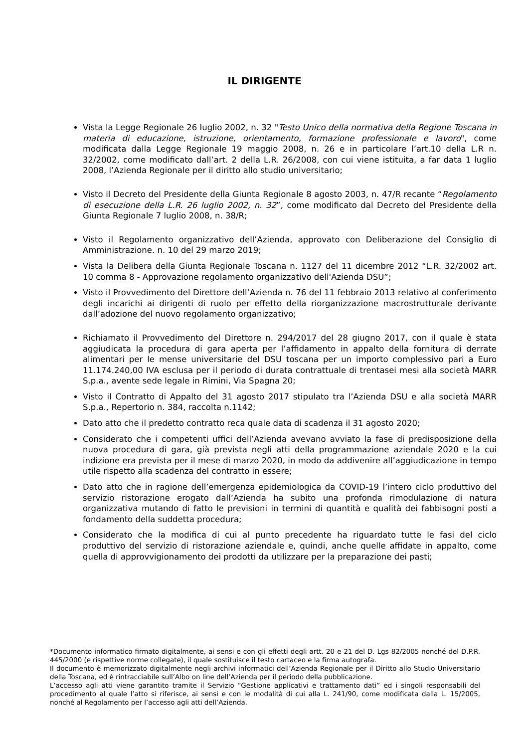IL DIRIGENTE
Vista la Legge Regionale 26 luglio 2002, n. 32 "Testo Unico della normativa della Regione Toscana in materia di educazione, istruzione, orientamento, formazione professionale e lavoro", come modificata dalla Legge Regionale 19 maggio 2008, n. 26 e in particolare l’art.10 della L.R n. 32/2002, come modificato dall’art. 2 della L.R. 26/2008, con cui viene istituita, a far data 1 luglio 2008, l’Azienda Regionale per il diritto allo studio universitario;
Visto il Decreto del Presidente della Giunta Regionale 8 agosto 2003, n. 47/R recante “Regolamento di esecuzione della L.R. 26 luglio 2002, n. 32”, come modificato dal Decreto del Presidente della Giunta Regionale 7 luglio 2008, n. 38/R;
Visto il Regolamento organizzativo dell’Azienda, approvato con Deliberazione del Consiglio di Amministrazione. n. 10 del 29 marzo 2019;
Vista la Delibera della Giunta Regionale Toscana n. 1127 del 11 dicembre 2012 “L.R. 32/2002 art. 10 comma 8 - Approvazione regolamento organizzativo dell'Azienda DSU”;
Visto il Provvedimento del Direttore dell’Azienda n. 76 del 11 febbraio 2013 relativo al conferimento degli incarichi ai dirigenti di ruolo per effetto della riorganizzazione macrostrutturale derivante dall’adozione del nuovo regolamento organizzativo;
Richiamato il Provvedimento del Direttore n. 294/2017 del 28 giugno 2017, con il quale è stata aggiudicata la procedura di gara aperta per l’affidamento in appalto della fornitura di derrate alimentari per le mense universitarie del DSU toscana per un importo complessivo pari a Euro 11.174.240,00 IVA esclusa per il periodo di durata contrattuale di trentasei mesi alla società MARR S.p.a., avente sede legale in Rimini, Via Spagna 20;
Visto il Contratto di Appalto del 31 agosto 2017 stipulato tra l’Azienda DSU e alla società MARR S.p.a., Repertorio n. 384, raccolta n.1142;
Dato atto che il predetto contratto reca quale data di scadenza il 31 agosto 2020;
Considerato che i competenti uffici dell’Azienda avevano avviato la fase di predisposizione della nuova procedura di gara, già prevista negli atti della programmazione aziendale 2020 e la cui indizione era prevista per il mese di marzo 2020, in modo da addivenire all’aggiudicazione in tempo utile rispetto alla scadenza del contratto in essere;
Dato atto che in ragione dell’emergenza epidemiologica da COVID-19 l’intero ciclo produttivo del servizio ristorazione erogato dall’Azienda ha subito una profonda rimodulazione di natura organizzativa mutando di fatto le previsioni in termini di quantità e qualità dei fabbisogni posti a fondamento della suddetta procedura;
Considerato che la modifica di cui al punto precedente ha riguardato tutte le fasi del ciclo produttivo del servizio di ristorazione aziendale e, quindi, anche quelle affidate in appalto, come quella di approvvigionamento dei prodotti da utilizzare per la preparazione dei pasti;
*Documento informatico firmato digitalmente, ai sensi e con gli effetti degli artt. 20 e 21 del D. Lgs 82/2005 nonché del D.P.R. 445/2000 (e rispettive norme collegate), il quale sostituisce il testo cartaceo e la firma autografa.
Il documento è memorizzato digitalmente negli archivi informatici dell’Azienda Regionale per il Diritto allo Studio Universitario della Toscana, ed è rintracciabile sull’Albo on line dell’Azienda per il periodo della pubblicazione.
L’accesso agli atti viene garantito tramite il Servizio “Gestione applicativi e trattamento dati” ed i singoli responsabili del procedimento al quale l’atto si riferisce, ai sensi e con le modalità di cui alla L. 241/90, come modificata dalla L. 15/2005, nonché al Regolamento per l’accesso agli atti dell’Azienda.